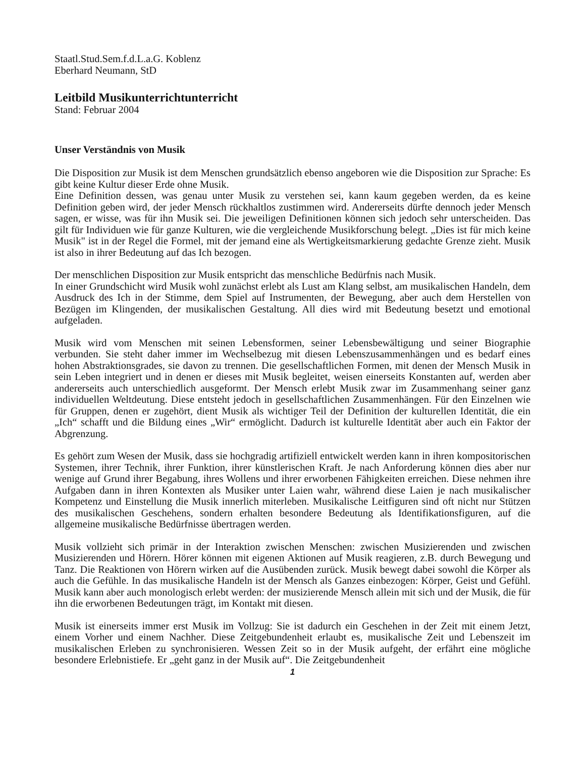Staatl.Stud.Sem.f.d.L.a.G. Koblenz
Eberhard Neumann, StD
Leitbild Musikunterrichtunterricht
Stand: Februar 2004
Unser Verständnis von Musik
Die Disposition zur Musik ist dem Menschen grundsätzlich ebenso angeboren wie die Disposition zur Sprache: Es gibt keine Kultur dieser Erde ohne Musik.
Eine Definition dessen, was genau unter Musik zu verstehen sei, kann kaum gegeben werden, da es keine Definition geben wird, der jeder Mensch rückhaltlos zustimmen wird. Andererseits dürfte dennoch jeder Mensch sagen, er wisse, was für ihn Musik sei. Die jeweiligen Definitionen können sich jedoch sehr unterscheiden. Das gilt für Individuen wie für ganze Kulturen, wie die vergleichende Musikforschung belegt. „Dies ist für mich keine Musik" ist in der Regel die Formel, mit der jemand eine als Wertigkeitsmarkierung gedachte Grenze zieht. Musik ist also in ihrer Bedeutung auf das Ich bezogen.
Der menschlichen Disposition zur Musik entspricht das menschliche Bedürfnis nach Musik.
In einer Grundschicht wird Musik wohl zunächst erlebt als Lust am Klang selbst, am musikalischen Handeln, dem Ausdruck des Ich in der Stimme, dem Spiel auf Instrumenten, der Bewegung, aber auch dem Herstellen von Bezügen im Klingenden, der musikalischen Gestaltung. All dies wird mit Bedeutung besetzt und emotional aufgeladen.
Musik wird vom Menschen mit seinen Lebensformen, seiner Lebensbewältigung und seiner Biographie verbunden. Sie steht daher immer im Wechselbezug mit diesen Lebenszusammenhängen und es bedarf eines hohen Abstraktionsgrades, sie davon zu trennen. Die gesellschaftlichen Formen, mit denen der Mensch Musik in sein Leben integriert und in denen er dieses mit Musik begleitet, weisen einerseits Konstanten auf, werden aber andererseits auch unterschiedlich ausgeformt. Der Mensch erlebt Musik zwar im Zusammenhang seiner ganz individuellen Weltdeutung. Diese entsteht jedoch in gesellschaftlichen Zusammenhängen. Für den Einzelnen wie für Gruppen, denen er zugehört, dient Musik als wichtiger Teil der Definition der kulturellen Identität, die ein „Ich“ schafft und die Bildung eines „Wir“ ermöglicht. Dadurch ist kulturelle Identität aber auch ein Faktor der Abgrenzung.
Es gehört zum Wesen der Musik, dass sie hochgradig artifiziell entwickelt werden kann in ihren kompositorischen Systemen, ihrer Technik, ihrer Funktion, ihrer künstlerischen Kraft. Je nach Anforderung können dies aber nur wenige auf Grund ihrer Begabung, ihres Wollens und ihrer erworbenen Fähigkeiten erreichen. Diese nehmen ihre Aufgaben dann in ihren Kontexten als Musiker unter Laien wahr, während diese Laien je nach musikalischer Kompetenz und Einstellung die Musik innerlich miterleben. Musikalische Leitfiguren sind oft nicht nur Stützen des musikalischen Geschehens, sondern erhalten besondere Bedeutung als Identifikationsfiguren, auf die allgemeine musikalische Bedürfnisse übertragen werden.
Musik vollzieht sich primär in der Interaktion zwischen Menschen: zwischen Musizierenden und zwischen Musizierenden und Hörern. Hörer können mit eigenen Aktionen auf Musik reagieren, z.B. durch Bewegung und Tanz. Die Reaktionen von Hörern wirken auf die Ausübenden zurück. Musik bewegt dabei sowohl die Körper als auch die Gefühle. In das musikalische Handeln ist der Mensch als Ganzes einbezogen: Körper, Geist und Gefühl. Musik kann aber auch monologisch erlebt werden: der musizierende Mensch allein mit sich und der Musik, die für ihn die erworbenen Bedeutungen trägt, im Kontakt mit diesen.
Musik ist einerseits immer erst Musik im Vollzug: Sie ist dadurch ein Geschehen in der Zeit mit einem Jetzt, einem Vorher und einem Nachher. Diese Zeitgebundenheit erlaubt es, musikalische Zeit und Lebenszeit im musikalischen Erleben zu synchronisieren. Wessen Zeit so in der Musik aufgeht, der erfährt eine mögliche besondere Erlebnistiefe. Er „geht ganz in der Musik auf“. Die Zeitgebundenheit
1